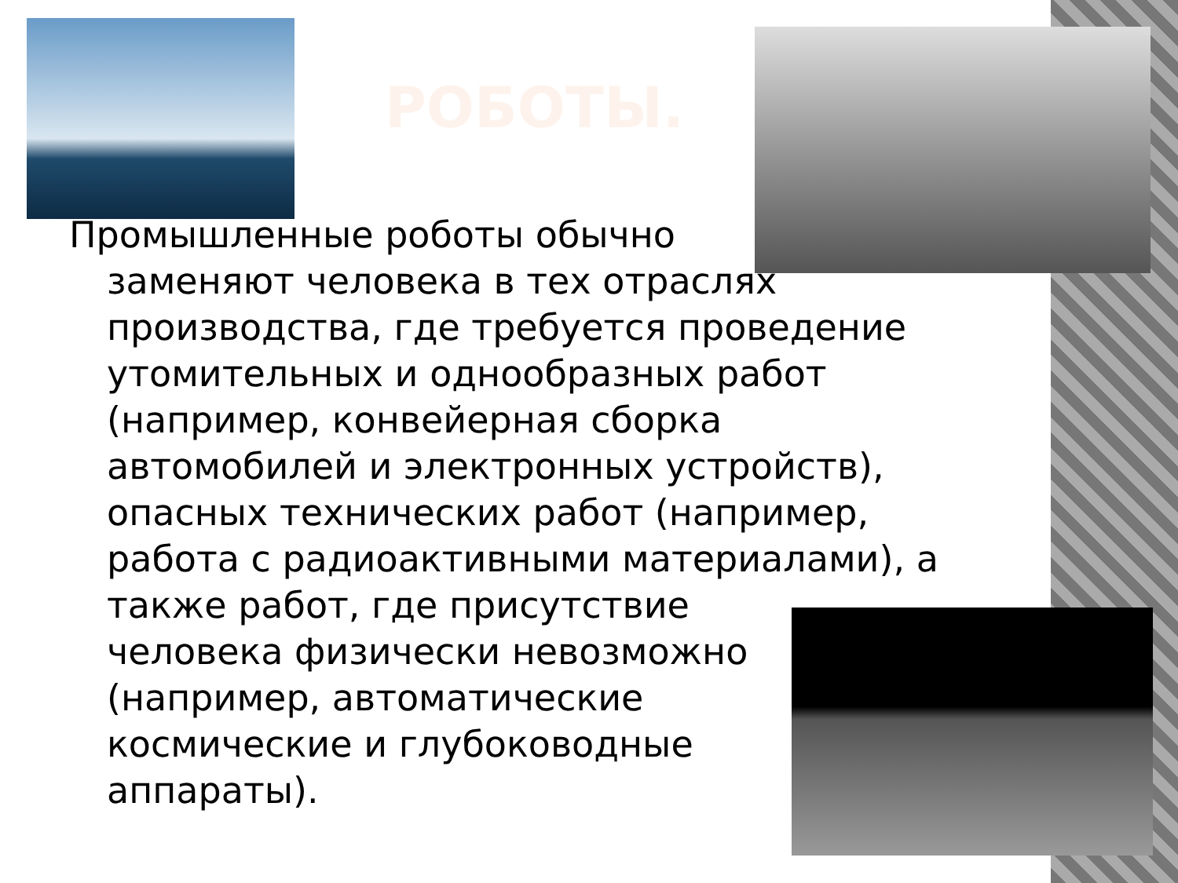РОБОТЫ.
Промышленные роботы обычно
заменяют человека в тех отраслях производства, где требуется проведение утомительных и однообразных работ (например, конвейерная сборка автомобилей и электронных устройств), опасных технических работ (например, работа с радиоактивными материалами), а также работ, где присутствие
человека физически невозможно (например, автоматические космические и глубоководные аппараты).